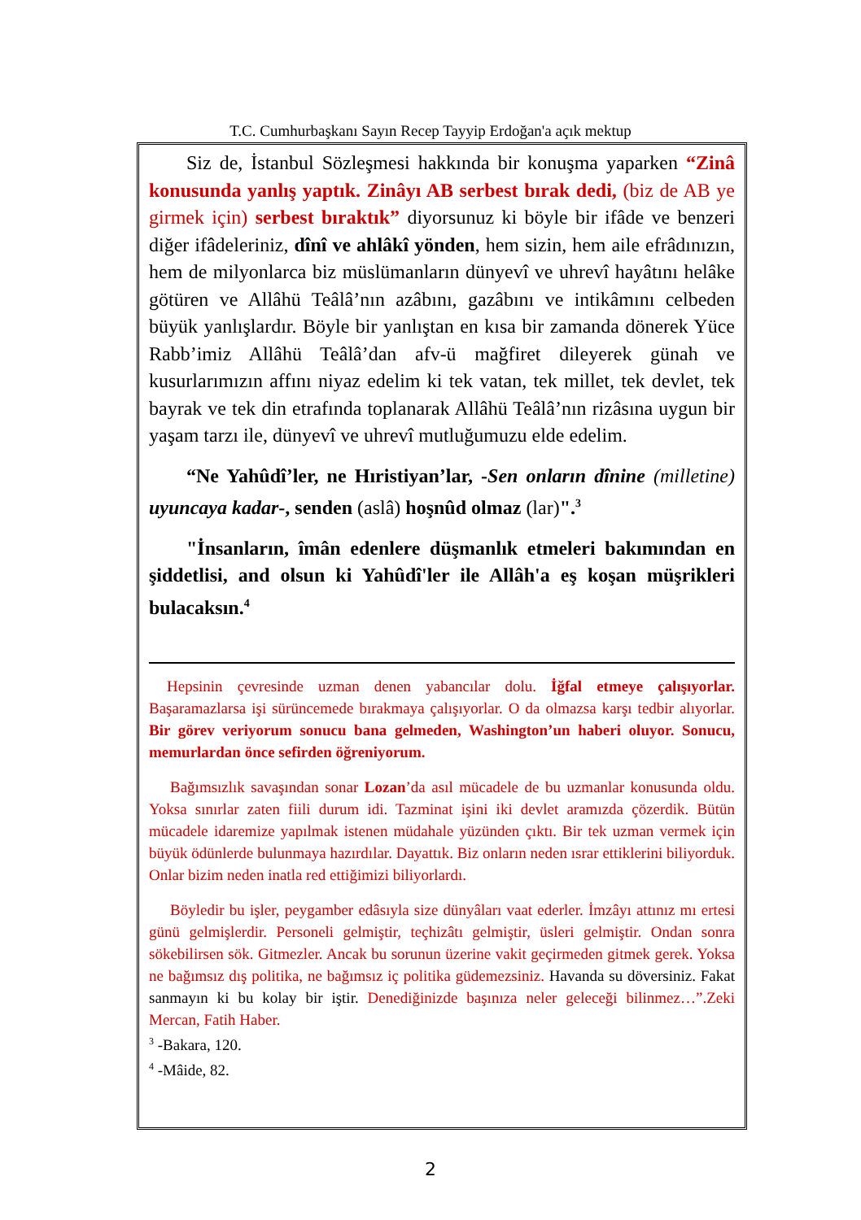T.C. Cumhurbaşkanı Sayın Recep Tayyip Erdoğan'a açık mektup
Siz de, İstanbul Sözleşmesi hakkında bir konuşma yaparken “Zinâ konusunda yanlış yaptık. Zinâyı AB serbest bırak dedi, (biz de AB ye girmek için) serbest bıraktık” diyorsunuz ki böyle bir ifâde ve benzeri diğer ifâdeleriniz, dînî ve ahlâkî yönden, hem sizin, hem aile efrâdınızın, hem de milyonlarca biz müslümanların dünyevî ve uhrevî hayâtını helâke götüren ve Allâhü Teâlâ’nın azâbını, gazâbını ve intikâmını celbeden büyük yanlışlardır. Böyle bir yanlıştan en kısa bir zamanda dönerek Yüce Rabb’imiz Allâhü Teâlâ’dan afv-ü mağfiret dileyerek günah ve kusurlarımızın affını niyaz edelim ki tek vatan, tek millet, tek devlet, tek bayrak ve tek din etrafında toplanarak Allâhü Teâlâ’nın rizâsına uygun bir yaşam tarzı ile, dünyevî ve uhrevî mutluğumuzu elde edelim.
“Ne Yahûdî’ler, ne Hıristiyan’lar, -Sen onların dînine (milletine) uyuncaya kadar-, senden (aslâ) hoşnûd olmaz (lar)".<sup>3</sup>
"İnsanların, îmân edenlere düşmanlık etmeleri bakımından en şiddetlisi, and olsun ki Yahûdî'ler ile Allâh'a eş koşan müşrikleri bulacaksın.<sup>4</sup>
Hepsinin çevresinde uzman denen yabancılar dolu. İğfal etmeye çalışıyorlar. Başaramazlarsa işi sürüncemede bırakmaya çalışıyorlar. O da olmazsa karşı tedbir alıyorlar. Bir görev veriyorum sonucu bana gelmeden, Washington’un haberi oluyor. Sonucu, memurlardan önce sefirden öğreniyorum.
Bağımsızlık savaşından sonar Lozan’da asıl mücadele de bu uzmanlar konusunda oldu. Yoksa sınırlar zaten fiili durum idi. Tazminat işini iki devlet aramızda çözerdik. Bütün mücadele idaremize yapılmak istenen müdahale yüzünden çıktı. Bir tek uzman vermek için büyük ödünlerde bulunmaya hazırdılar. Dayattık. Biz onların neden ısrar ettiklerini biliyorduk. Onlar bizim neden inatla red ettiğimizi biliyorlardı.
Böyledir bu işler, peygamber edâsıyla size dünyâları vaat ederler. İmzâyı attınız mı ertesi günü gelmişlerdir. Personeli gelmiştir, teçhizâtı gelmiştir, üsleri gelmiştir. Ondan sonra sökebilirsen sök. Gitmezler. Ancak bu sorunun üzerine vakit geçirmeden gitmek gerek. Yoksa ne bağımsız dış politika, ne bağımsız iç politika güdemezsiniz. Havanda su döversiniz. Fakat sanmayın ki bu kolay bir iştir. Denediğinizde başınıza neler geleceği bilinmez…”.Zeki Mercan, Fatih Haber.
<sup>3</sup> -Bakara, 120.
<sup>4</sup> -Mâide, 82.
2